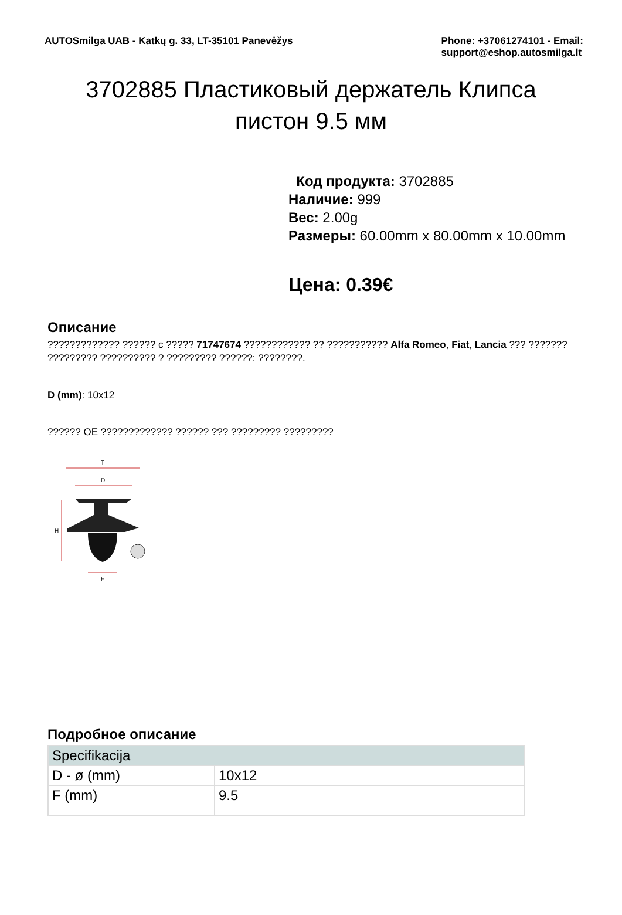AUTOSmilga UAB - Katkų g. 33, LT-35101 Panevėžys
Phone: +37061274101 - Email:
support@eshop.autosmilga.lt
3702885 Пластиковый держатель Клипса пистон 9.5 мм
Код продукта: 3702885
Наличие: 999
Вес: 2.00g
Размеры: 60.00mm x 80.00mm x 10.00mm
Цена: 0.39€
Описание
????????????? ?????? c ????? 71747674 ???????????? ?? ??????????? Alfa Romeo, Fiat, Lancia ??? ??????? ????????? ?????????? ? ????????? ??????: ????????.
D (mm): 10x12
?????? OE ????????????? ?????? ??? ????????? ?????????
T
D
H
F
Подробное описание
| Specifikacija | |
| --- | --- |
| D - ø (mm) | 10x12 |
| F (mm) | 9.5 |